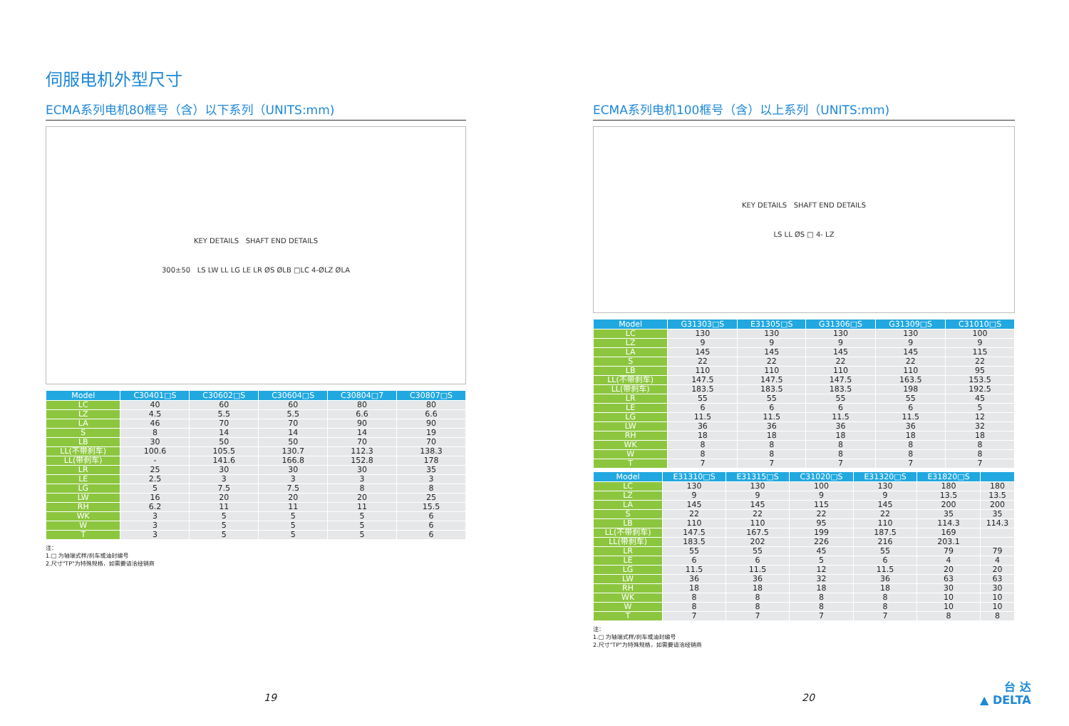伺服电机外型尺寸
ECMA系列电机80框号（含）以下系列（UNITS:mm)
KEY DETAILS SHAFT END DETAILS
300±50 LS LW LL LG LE LR ØS ØLB □LC 4-ØLZ ØLA
| Model | C30401□S | C30602□S | C30604□S | C30804□7 | C30807□S |
| --- | --- | --- | --- | --- | --- |
| LC | 40 | 60 | 60 | 80 | 80 |
| LZ | 4.5 | 5.5 | 5.5 | 6.6 | 6.6 |
| LA | 46 | 70 | 70 | 90 | 90 |
| S | 8 | 14 | 14 | 14 | 19 |
| LB | 30 | 50 | 50 | 70 | 70 |
| LL(不带刹车) | 100.6 | 105.5 | 130.7 | 112.3 | 138.3 |
| LL(带刹车) | - | 141.6 | 166.8 | 152.8 | 178 |
| LR | 25 | 30 | 30 | 30 | 35 |
| LE | 2.5 | 3 | 3 | 3 | 3 |
| LG | 5 | 7.5 | 7.5 | 8 | 8 |
| LW | 16 | 20 | 20 | 20 | 25 |
| RH | 6.2 | 11 | 11 | 11 | 15.5 |
| WK | 3 | 5 | 5 | 5 | 6 |
| W | 3 | 5 | 5 | 5 | 6 |
| T | 3 | 5 | 5 | 5 | 6 |
注：
1.□ 为轴端式样/刹车或油封编号
2.尺寸"TP"为特殊规格，如需要请洽经销商
19
ECMA系列电机100框号（含）以上系列（UNITS:mm)
KEY DETAILS SHAFT END DETAILS
LS LL ØS □ 4- LZ
| Model | G31303□S | E31305□S | G31306□S | G31309□S | C31010□S |
| --- | --- | --- | --- | --- | --- |
| LC | 130 | 130 | 130 | 130 | 100 |
| LZ | 9 | 9 | 9 | 9 | 9 |
| LA | 145 | 145 | 145 | 145 | 115 |
| S | 22 | 22 | 22 | 22 | 22 |
| LB | 110 | 110 | 110 | 110 | 95 |
| LL(不带刹车) | 147.5 | 147.5 | 147.5 | 163.5 | 153.5 |
| LL(带刹车) | 183.5 | 183.5 | 183.5 | 198 | 192.5 |
| LR | 55 | 55 | 55 | 55 | 45 |
| LE | 6 | 6 | 6 | 6 | 5 |
| LG | 11.5 | 11.5 | 11.5 | 11.5 | 12 |
| LW | 36 | 36 | 36 | 36 | 32 |
| RH | 18 | 18 | 18 | 18 | 18 |
| WK | 8 | 8 | 8 | 8 | 8 |
| W | 8 | 8 | 8 | 8 | 8 |
| T | 7 | 7 | 7 | 7 | 7 |
| Model | E31310□S | E31315□S | C31020□S | E31320□S | E31820□S | |
| --- | --- | --- | --- | --- | --- | --- |
| LC | 130 | 130 | 100 | 130 | 180 | 180 |
| LZ | 9 | 9 | 9 | 9 | 13.5 | 13.5 |
| LA | 145 | 145 | 115 | 145 | 200 | 200 |
| S | 22 | 22 | 22 | 22 | 35 | 35 |
| LB | 110 | 110 | 95 | 110 | 114.3 | 114.3 |
| LL(不带刹车) | 147.5 | 167.5 | 199 | 187.5 | 169 | |
| LL(带刹车) | 183.5 | 202 | 226 | 216 | 203.1 | |
| LR | 55 | 55 | 45 | 55 | 79 | 79 |
| LE | 6 | 6 | 5 | 6 | 4 | 4 |
| LG | 11.5 | 11.5 | 12 | 11.5 | 20 | 20 |
| LW | 36 | 36 | 32 | 36 | 63 | 63 |
| RH | 18 | 18 | 18 | 18 | 30 | 30 |
| WK | 8 | 8 | 8 | 8 | 10 | 10 |
| W | 8 | 8 | 8 | 8 | 10 | 10 |
| T | 7 | 7 | 7 | 7 | 8 | 8 |
注：
1.□ 为轴端式样/刹车或油封编号
2.尺寸"TP"为特殊规格，如需要请洽经销商
20
台 达
▲ DELTA